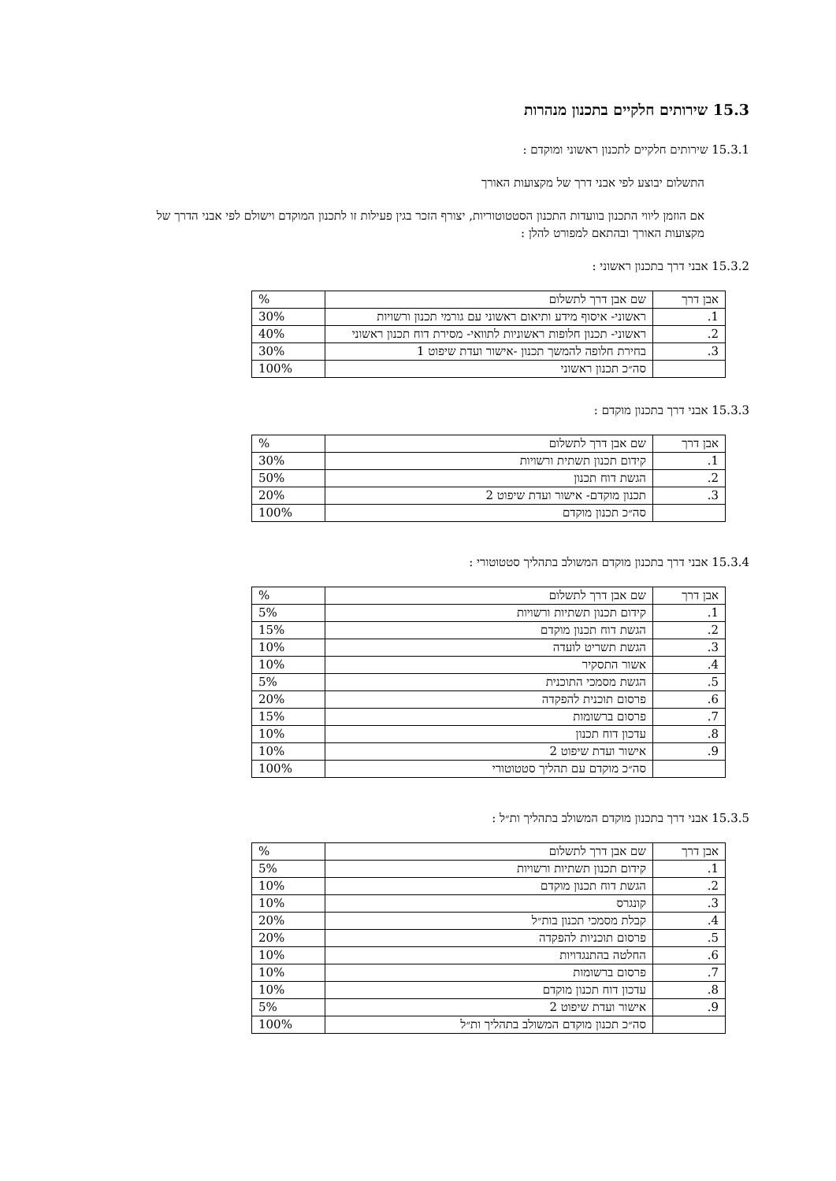15.3 שירותים חלקיים בתכנון מנהרות
15.3.1 שירותים חלקיים לתכנון ראשוני ומוקדם :
התשלום יבוצע לפי אבני דרך של מקצועות האורך
אם הוזמן ליווי התכנון בוועדות התכנון הסטטוטוריות, יצורף הזכר בגין פעילות זו לתכנון המוקדם וישולם לפי אבני הדרך של מקצועות האורך ובהתאם למפורט להלן :
15.3.2 אבני דרך בתכנון ראשוני :
| אבן דרך | שם אבן דרך לתשלום | % |
| 1. | ראשוני- איסוף מידע ותיאום ראשוני עם גורמי תכנון ורשויות | 30% |
| 2. | ראשוני- תכנון חלופות ראשוניות לתוואי- מסירת דוח תכנון ראשוני | 40% |
| 3. | בחירת חלופה להמשך תכנון -אישור ועדת שיפוט 1 | 30% |
| | סה״כ תכנון ראשוני | 100% |
15.3.3 אבני דרך בתכנון מוקדם :
| אבן דרך | שם אבן דרך לתשלום | % |
| 1. | קידום תכנון תשתית ורשויות | 30% |
| 2. | הגשת דוח תכנון | 50% |
| 3. | תכנון מוקדם- אישור ועדת שיפוט 2 | 20% |
| | סה״כ תכנון מוקדם | 100% |
15.3.4 אבני דרך בתכנון מוקדם המשולב בתהליך סטטוטורי :
| אבן דרך | שם אבן דרך לתשלום | % |
| 1. | קידום תכנון תשתיות ורשויות | 5% |
| 2. | הגשת דוח תכנון מוקדם | 15% |
| 3. | הגשת תשריט לועדה | 10% |
| 4. | אשור התסקיר | 10% |
| 5. | הגשת מסמכי התוכנית | 5% |
| 6. | פרסום תוכנית להפקדה | 20% |
| 7. | פרסום ברשומות | 15% |
| 8. | עדכון דוח תכנון | 10% |
| 9. | אישור ועדת שיפוט 2 | 10% |
| | סה״כ מוקדם עם תהליך סטטוטורי | 100% |
15.3.5 אבני דרך בתכנון מוקדם המשולב בתהליך ות״ל :
| אבן דרך | שם אבן דרך לתשלום | % |
| 1. | קידום תכנון תשתיות ורשויות | 5% |
| 2. | הגשת דוח תכנון מוקדם | 10% |
| 3. | קונגרס | 10% |
| 4. | קבלת מסמכי תכנון בות״ל | 20% |
| 5. | פרסום תוכניות להפקדה | 20% |
| 6. | החלטה בהתנגדויות | 10% |
| 7. | פרסום ברשומות | 10% |
| 8. | עדכון דוח תכנון מוקדם | 10% |
| 9. | אישור ועדת שיפוט 2 | 5% |
| | סה״כ תכנון מוקדם המשולב בתהליך ות״ל | 100% |